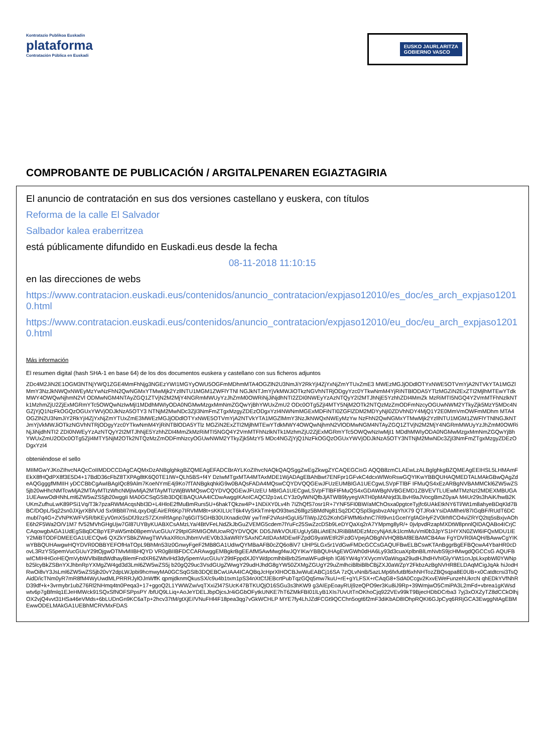Kontratazio Publikoa Euskadin
plataforma
Contratación Pública en Euskadi
EUSKO JAURLARITZA
GOBIERNO VASCO
COMPROBANTE DE PUBLICACIÓN / ARGITALPENAREN EGIAZTAGIRIA
El anuncio de contratación en sus dos versiones castellano y euskera, con títulos
Reforma de la calle El Salvador
Salbador kalea eraberritzea
está públicamente difundido en Euskadi.eus desde la fecha
08-11-2018 11:10:15
en las direcciones de webs
https://www.contratacion.euskadi.eus/contenidos/anuncio_contratacion/expjaso12010/es_doc/es_arch_expjaso12010.html
https://www.contratacion.euskadi.eus/contenidos/anuncio_contratacion/expjaso12010/eu_doc/eu_arch_expjaso12010.html
Más información
El resumen digital (hash SHA-1 en base 64) de los dos documentos euskera y castellano con sus ficheros adjuntos
ZDc4M2JiN2E1OGM3NTNjYWQ1ZGE4MmFhNjg3NGEzYWI1MGYyOWU5OGFmMDhmMTA4OGZlN2U3NmJiY2RkYjI4ZjYxNjZmYTUxZmE3 MWEzMGJjODdlOTYxNWE5OTVmYjA2NTVkYTA1MGZlMmY3NzJkNWQxNWEyMzYwNzFhN2QwNGMxYTMwMjk2YzllNTU1MGM1ZWFlYTNl NGJkNTJmYjVkMWJiOTkzNGVhNTRjODgyYzc0YTkwNmM4YjRiNTBlODA5YTlzMGZiN2ExZTI2MjlhMTEwYTdkMWY4OWQwNjhmN2Vl ODMwNGM4NTAyZGQ1ZTVjN2M2MjY4NGRmMWUyYzJhZmM0OWRiNjJiNjdhNTI2ZDI0NWEyYzAzNTQyY2I2MTJhNjE5YzhhZDI4MmZk MzRiMTI5NGQ4Y2VmMTFhNzlkNTk1MzhmZjU2ZjExMGRmYTc5OWQwNzIwMjI1MDdhMWIyODA0NGMwMzgxMmNmZGQwYjBhYWUxZmU2 ODc0OTg5ZjI4MTY5NjM2OTk2NTQzMzZmODFmNzcyOGUwNWM2YTkyZjk5MzY5MDc4NGZjYjQ1NzFkOGQzOGUxYWVjODJkNzA5OTY3 NTNjM2MwNDc3ZjI3NmFmZTgxMzgyZDEzODgxYzI4NWNmMGExMDFiNTI0ZGFlZDM2MDYyNjI0ZDVhNDY4MjQ1Y2E0MmVmOWFmMDhm MTA4OGZlN2U3NmJiY2RkYjI4ZjYxNjZmYTUxZmE3MWEzMGJjODdlOTYxNWE5OTVmYjA2NTVkYTA1MGZlMmY3NzJkNWQxNWEyMzYw NzFhN2QwNGMxYTMwMjk2YzllNTU1MGM1ZWFlYTNlNGJkNTJmYjVkMWJiOTkzNGVhNTRjODgyYzc0YTkwNmM4YjRiNTBlODA5YTlz MGZiN2ExZTI2MjlhMTEwYTdkMWY4OWQwNjhmN2VlODMwNGM4NTAyZGQ1ZTVjN2M2MjY4NGRmMWUyYzJhZmM0OWRiNjJiNjdhNTI2 ZDI0NWEyYzAzNTQyY2I2MTJhNjE5YzhhZDI4MmZkMzRiMTI5NGQ4Y2VmMTFhNzlkNTk1MzhmZjU2ZjExMGRmYTc5OWQwNzIwMjI1 MDdhMWIyODA0NGMwMzgxMmNmZGQwYjBhYWUxZmU2ODc0OTg5ZjI4MTY5NjM2OTk2NTQzMzZmODFmNzcyOGUwNWM2YTkyZjk5MzY5 MDc4NGZjYjQ1NzFkOGQzOGUxYWVjODJkNzA5OTY3NTNjM2MwNDc3ZjI3NmFmZTgxMzgyZDEzODgxYzI4
obteniéndose el sello
MIIMGwYJKoZIhvcNAQcCoIIMDDCCDAgCAQMxDzANBglghkgBZQMEAgEFADCBrAYLKoZIhvcNAQkQAQSggZwEgZkwgZYCAQEGCisG AQQB8zmCLAEwLzALBglghkgBZQMEAgEEIHSL5LHMAmFEkX8fHQdPX8f3E5D4+17BdD36cFbZ8TXPAg8tK6Q0TE1IW+QLh5BS+f4Y DzIwMTgxMTA4MTAxMDE1WjADAgEBAhBwt7ENFpr1GFvkC4dcxWlWoRswGQYIKwYBBQUHAQMEDTALMAkGBwQAgZdeAQGgggfMMIIH yDCCBbCgAwIBAgIQc89Alm7KoeNYmE4j9Ko7fTANBgkqhkiG9w0BAQsFADA4MQswCQYDVQQGEwJFUzEUMBIGA1UECgwLSVpFTlBF IFMuQS4xEzARBgNVBAMMCkl6ZW5wZS5jb20wHhcNMTcwMjA2MTAyMTIzWhcNMjIwMjA2MTAyMTIzWjBWMQswCQYDVQQGEwJFUzEU MBIGA1UECgwLSVpFTlBFIFMuQS4xGDAWBgNVBGEMD1ZBVEVTLUEwMTMzNzI2MDEXMBUGA1UEAwwOdHNhLml6ZW5wZS5jb20wggIi MA0GCSqGSIb3DQEBAQUAA4ICDwAwggIKAoICAQCl2p1wLCY3z0ylWNQfbJjATWB9lyyegVATH0pMANrjd3LBvH9aJVocgBmZ0yaA M4Ur29s3hAiK/hwB2KUKmZufhuLwK89PSi1Vq/T3k7pzaRWMAcqsNbI3D+L4HloE2fMuBmRurs5U+6hakTQkzw4P+1NDiXY0Lv4h 7IZhQfS7osr1R+7YNF5FI0BW/aMChOsxa0pgtceTyjfc6UAkEtkNY6Tl/Wt1m8ahyeBDqKld7BBC/DOpL/5q22sn0JXjyrXBlVUd Sx9IBblI7miLqxyDqEAirER6Kp7IRVMM8t+sKKILUcT6k4VySKkTmHpO93tws26lllgz5BMdNg81Sq2DCQSpl3igsbvzANgYhX79 QTJRxkYsiDAMlheI/87IGqBF/RUdT6DCmubl7q4G+ZVNPKWFV5R/bKEyV0mX5sDfJ9zzS7ZXmRfAgnp7q6GIT5GHB30UXnadic0W ywTmF2VAsHGgUi5/TiWpJZG2KohGFWfM6xhnC7Rl9vn1GceIYgfAGHyF2V0lrhfICO4viZRYQ2tq5sBxjvAOhE6h2F5Wa2O/V1M7 fV52MVhGHgUjw7Gl87UYByKUABXCsAMzLYa/4BtVFeLNdZkJbGuZVEMG5cdem7lYuFc25SwZzcDSb9LeDYQaXq2rA7YMpmg8yR/+ 0jvlpvdRzapMXDtW8pnnlQIDAQABo4ICrjCCAqowgbAGA1UdEgSBqDCBpYEPaW5mb0BpemVucGUuY29tpIGRMIGOMUcwRQYDVQQK DD5JWkVOUEUgUy5BLiAtIENJRiBBMDEzMzcyNjAtUk1lcmMuVml0b3JpYS1HYXN0ZWl6IFQxMDU1IEY2MiBTODFDMEEGA1UECQw6 QXZkYSBkZWwgTWVkaXRlcnJhbmVvIEV0b3JiaWRlYSAxNCAtIDAxMDEwIFZpdG9yaWEtR2FzdGVpejAOBgNVHQ8BAf8EBAMCB4Aw FgYDVR0lAQH/BAwwCgYIKwYBBQUHAwgwHQYDVR0OBBYEFOfHaTOpL9BhMn53Iz0GnwyFgeF2MB8GA1UdIwQYMBaAFB0cZQ6o8iV7 tJHP5LGx5r1VdGwFMDcGCCsGAQUFBwELBCswKTAnBggrBgEFBQcwA4YbaHR0cDovL3RzYS5pemVucGUuY29tOjgwOTMvMIIBHQYD VR0gBIIBFDCCARAwggEMBgkrBgEEAfM5AwMwgf4wJQYIKwYBBQUHAgEWGWh0dHA6Ly93d3cuaXplbnBlLmNvbS9jcHMwgdQGCCsG AQUFBwICMIHHGoHEQmVybWVlbiBtdWdhayBlemFndXR6ZWtvIHd3dy5pemVucGUuY29tIFppdXJ0YWdpcmlhbiBrb25maWFudHph IGl6YW4gYXVycmV0aWsga29udHJhdHVhIGlyYWt1cnJpLkxpbWl0YWNpb25lcyBkZSBnYXJhbnRpYXMgZW4gd3d3Lml6ZW5wZS5j b20gQ29uc3VsdGUgZWwgY29udHJhdG8gYW50ZXMgZGUgY29uZmlhciBlbiBlbCBjZXJ0aWZpY2FkbzAzBgNVHR8ELDAqMCigJqAk hiJodHRwOi8vY3JsLml6ZW5wZS5jb20vY2dpLWJpbi9hcmwyMA0GCSqGSIb3DQEBCwUAA4ICAQBqJcHprXlHOCBJwWuEABCj16SA 7zQLvNnB/5azLMp6fxfutBf6xhNHTozZBQsqpa8E0UB+x0Catdtcrsi3TsQAidD/icTNm0yR7mR8fM4WyUwdMLPRRRJylOJnWffK qpmjdknmQkusSX/c9u4b1txm1pS34nXtCfJEBcrtPubTqzGQq5mw7kuU+rE+gYLFSX+rCAqG8+SdA0Ccgv2KxvEWeFunzehUkrcN qhEDkYVfNhRD39df+k+3vrmybr1ubZ76Rl2NHmq4tn0Peqa3+17+ggoQ2L1YWWZw/vqTXxiZl47SUcK47BTKUQjO16SGu3s3hKW9 g3AIEpEoayRUj9zeQPO9er3Ku8iJ9Rp+39WmjwO5CmiPA3L2mFd+vbrea1gKWsdwtv6p7gBfmlq1EJeHMWck91SQxSfNOFSPpsPY /bfUQ9LLiq+AoJeYDELJbpOjcsJr4iGGbOFytkUNKE7hT6ZMkFBI01lLyB1XIs7UvUtTnOKhoCjq922VEv99kT9BjecHDbDCrba3 7yj3xOXZyTZ8dCCkOlhjOX2vjQ4vvt31HSa46eVMds+6bLUDnGn9KC6aTp+2hcv37tM/gtXjE//VNuFHl4F18pea3qg7vGkWCHLP MYE7fy4LhJZdFCGt9QCChn5ogt6f2mF3diKbAD8IOhpRQKI6GJpCyq6RRjGCA3EwggNtAgEBMEwwODELMAkGA1UEBhMCRVMxFDAS